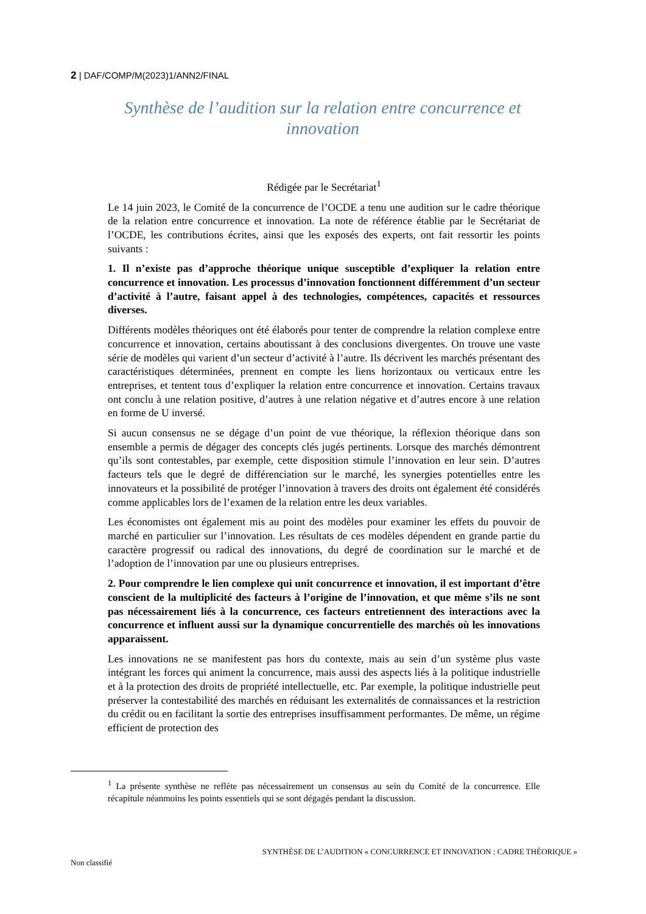2 | DAF/COMP/M(2023)1/ANN2/FINAL
Synthèse de l’audition sur la relation entre concurrence et innovation
Rédigée par le Secrétariat<sup>1</sup>
Le 14 juin 2023, le Comité de la concurrence de l’OCDE a tenu une audition sur le cadre théorique de la relation entre concurrence et innovation. La note de référence établie par le Secrétariat de l’OCDE, les contributions écrites, ainsi que les exposés des experts, ont fait ressortir les points suivants :
1. Il n’existe pas d’approche théorique unique susceptible d’expliquer la relation entre concurrence et innovation. Les processus d’innovation fonctionnent différemment d’un secteur d’activité à l’autre, faisant appel à des technologies, compétences, capacités et ressources diverses.
Différents modèles théoriques ont été élaborés pour tenter de comprendre la relation complexe entre concurrence et innovation, certains aboutissant à des conclusions divergentes. On trouve une vaste série de modèles qui varient d’un secteur d’activité à l’autre. Ils décrivent les marchés présentant des caractéristiques déterminées, prennent en compte les liens horizontaux ou verticaux entre les entreprises, et tentent tous d’expliquer la relation entre concurrence et innovation. Certains travaux ont conclu à une relation positive, d’autres à une relation négative et d’autres encore à une relation en forme de U inversé.
Si aucun consensus ne se dégage d’un point de vue théorique, la réflexion théorique dans son ensemble a permis de dégager des concepts clés jugés pertinents. Lorsque des marchés démontrent qu’ils sont contestables, par exemple, cette disposition stimule l’innovation en leur sein. D’autres facteurs tels que le degré de différenciation sur le marché, les synergies potentielles entre les innovateurs et la possibilité de protéger l’innovation à travers des droits ont également été considérés comme applicables lors de l’examen de la relation entre les deux variables.
Les économistes ont également mis au point des modèles pour examiner les effets du pouvoir de marché en particulier sur l’innovation. Les résultats de ces modèles dépendent en grande partie du caractère progressif ou radical des innovations, du degré de coordination sur le marché et de l’adoption de l’innovation par une ou plusieurs entreprises.
2. Pour comprendre le lien complexe qui unit concurrence et innovation, il est important d’être conscient de la multiplicité des facteurs à l’origine de l’innovation, et que même s’ils ne sont pas nécessairement liés à la concurrence, ces facteurs entretiennent des interactions avec la concurrence et influent aussi sur la dynamique concurrentielle des marchés où les innovations apparaissent.
Les innovations ne se manifestent pas hors du contexte, mais au sein d’un système plus vaste intégrant les forces qui animent la concurrence, mais aussi des aspects liés à la politique industrielle et à la protection des droits de propriété intellectuelle, etc. Par exemple, la politique industrielle peut préserver la contestabilité des marchés en réduisant les externalités de connaissances et la restriction du crédit ou en facilitant la sortie des entreprises insuffisamment performantes. De même, un régime efficient de protection des
<sup>1</sup> La présente synthèse ne reflète pas nécessairement un consensus au sein du Comité de la concurrence. Elle récapitule néanmoins les points essentiels qui se sont dégagés pendant la discussion.
SYNTHÈSE DE L’AUDITION « CONCURRENCE ET INNOVATION : CADRE THÉORIQUE »
Non classifié